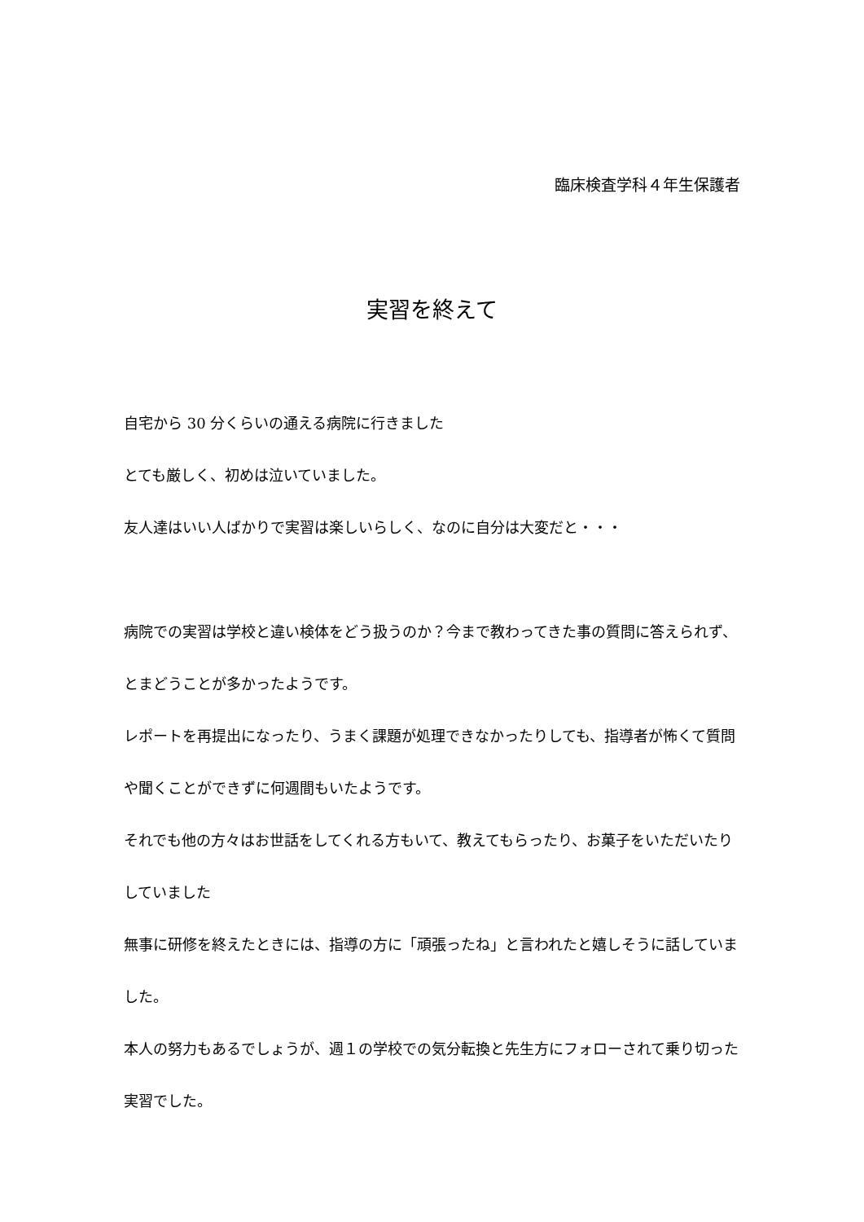臨床検査学科４年生保護者
実習を終えて
自宅から 30 分くらいの通える病院に行きました
とても厳しく、初めは泣いていました。
友人達はいい人ばかりで実習は楽しいらしく、なのに自分は大変だと・・・
病院での実習は学校と違い検体をどう扱うのか？今まで教わってきた事の質問に答えられず、とまどうことが多かったようです。
レポートを再提出になったり、うまく課題が処理できなかったりしても、指導者が怖くて質問や聞くことができずに何週間もいたようです。
それでも他の方々はお世話をしてくれる方もいて、教えてもらったり、お菓子をいただいたりしていました
無事に研修を終えたときには、指導の方に「頑張ったね」と言われたと嬉しそうに話していました。
本人の努力もあるでしょうが、週１の学校での気分転換と先生方にフォローされて乗り切った実習でした。